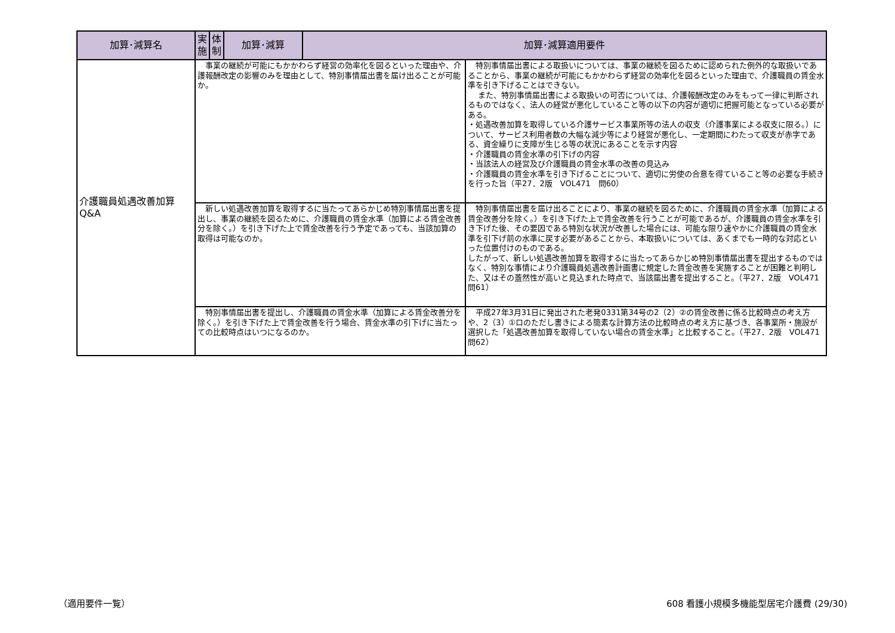| 加算･減算名 | 実施 | 体制 | 加算･減算 | 加算･減算適用要件 | |
| --- | --- | --- | --- | --- | --- |
| 介護職員処遇改善加算 Q&A | 事業の継続が可能にもかかわらず経営の効率化を図るといった理由や、介護報酬改定の影響のみを理由として、特別事情届出書を届け出ることが可能か。 | | | | 特別事情届出書による取扱いについては、事業の継続を図るために認められた例外的な取扱いであることから、事業の継続が可能にもかかわらず経営の効率化を図るといった理由で、介護職員の賃金水準を引き下げることはできない。 また、特別事情届出書による取扱いの可否については、介護報酬改定のみをもって一律に判断されるものではなく、法人の経営が悪化していること等の以下の内容が適切に把握可能となっている必要がある。 ・処遇改善加算を取得している介護サービス事業所等の法人の収支（介護事業による収支に限る。）について、サービス利用者数の大幅な減少等により経営が悪化し、一定期間にわたって収支が赤字である、資金繰りに支障が生じる等の状況にあることを示す内容 ・介護職員の賃金水準の引下げの内容 ・当該法人の経営及び介護職員の賃金水準の改善の見込み ・介護職員の賃金水準を引き下げることについて、適切に労使の合意を得ていること等の必要な手続きを行った旨（平27．2版 VOL471 問60） |
| | 新しい処遇改善加算を取得するに当たってあらかじめ特別事情届出書を提出し、事業の継続を図るために、介護職員の賃金水準（加算による賃金改善分を除く。）を引き下げた上で賃金改善を行う予定であっても、当該加算の取得は可能なのか。 | | | | 特別事情届出書を届け出ることにより、事業の継続を図るために、介護職員の賃金水準（加算による賃金改善分を除く。）を引き下げた上で賃金改善を行うことが可能であるが、介護職員の賃金水準を引き下げた後、その要因である特別な状況が改善した場合には、可能な限り速やかに介護職員の賃金水準を引下げ前の水準に戻す必要があることから、本取扱いについては、あくまでも一時的な対応といった位置付けのものである。 したがって、新しい処遇改善加算を取得するに当たってあらかじめ特別事情届出書を提出するものではなく、特別な事情により介護職員処遇改善計画書に規定した賃金改善を実施することが困難と判明した、又はその蓋然性が高いと見込まれた時点で、当該届出書を提出すること。（平27．2版 VOL471 問61） |
| | 特別事情届出書を提出し、介護職員の賃金水準（加算による賃金改善分を除く。）を引き下げた上で賃金改善を行う場合、賃金水準の引下げに当たっての比較時点はいつになるのか。 | | | | 平成27年3月31日に発出された老発0331第34号の2（2）②の賃金改善に係る比較時点の考え方や、2（3）①ロのただし書きによる簡素な計算方法の比較時点の考え方に基づき、各事業所・施設が選択した「処遇改善加算を取得していない場合の賃金水準」と比較すること。（平27．2版 VOL471 問62） |
（適用要件一覧）
608 看護小規模多機能型居宅介護費 (29/30)